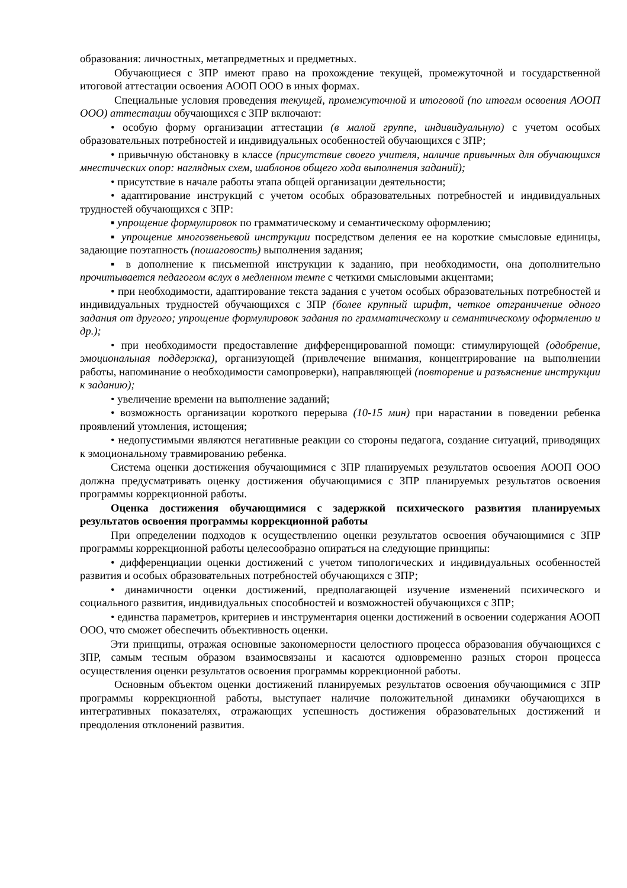образования: личностных, метапредметных и предметных.
Обучающиеся с ЗПР имеют право на прохождение текущей, промежуточной и государственной итоговой аттестации освоения АООП ООО в иных формах.
Специальные условия проведения текущей, промежуточной и итоговой (по итогам освоения АООП ООО) аттестации обучающихся с ЗПР включают:
• особую форму организации аттестации (в малой группе, индивидуальную) с учетом особых образовательных потребностей и индивидуальных особенностей обучающихся с ЗПР;
• привычную обстановку в классе (присутствие своего учителя, наличие привычных для обучающихся мнестических опор: наглядных схем, шаблонов общего хода выполнения заданий);
• присутствие в начале работы этапа общей организации деятельности;
• адаптирование инструкций с учетом особых образовательных потребностей и индивидуальных трудностей обучающихся с ЗПР:
▪ упрощение формулировок по грамматическому и семантическому оформлению;
▪ упрощение многозвеньевой инструкции посредством деления ее на короткие смысловые единицы, задающие поэтапность (пошаговость) выполнения задания;
▪ в дополнение к письменной инструкции к заданию, при необходимости, она дополнительно прочитывается педагогом вслух в медленном темпе с четкими смысловыми акцентами;
• при необходимости, адаптирование текста задания с учетом особых образовательных потребностей и индивидуальных трудностей обучающихся с ЗПР (более крупный шрифт, четкое отграничение одного задания от другого; упрощение формулировок задания по грамматическому и семантическому оформлению и др.);
• при необходимости предоставление дифференцированной помощи: стимулирующей (одобрение, эмоциональная поддержка), организующей (привлечение внимания, концентрирование на выполнении работы, напоминание о необходимости самопроверки), направляющей (повторение и разъяснение инструкции к заданию);
• увеличение времени на выполнение заданий;
• возможность организации короткого перерыва (10-15 мин) при нарастании в поведении ребенка проявлений утомления, истощения;
• недопустимыми являются негативные реакции со стороны педагога, создание ситуаций, приводящих к эмоциональному травмированию ребенка.
Система оценки достижения обучающимися с ЗПР планируемых результатов освоения АООП ООО должна предусматривать оценку достижения обучающимися с ЗПР планируемых результатов освоения программы коррекционной работы.
Оценка достижения обучающимися с задержкой психического развития планируемых результатов освоения программы коррекционной работы
При определении подходов к осуществлению оценки результатов освоения обучающимися с ЗПР программы коррекционной работы целесообразно опираться на следующие принципы:
• дифференциации оценки достижений с учетом типологических и индивидуальных особенностей развития и особых образовательных потребностей обучающихся с ЗПР;
• динамичности оценки достижений, предполагающей изучение изменений психического и социального развития, индивидуальных способностей и возможностей обучающихся с ЗПР;
• единства параметров, критериев и инструментария оценки достижений в освоении содержания АООП ООО, что сможет обеспечить объективность оценки.
Эти принципы, отражая основные закономерности целостного процесса образования обучающихся с ЗПР, самым тесным образом взаимосвязаны и касаются одновременно разных сторон процесса осуществления оценки результатов освоения программы коррекционной работы.
Основным объектом оценки достижений планируемых результатов освоения обучающимися с ЗПР программы коррекционной работы, выступает наличие положительной динамики обучающихся в интегративных показателях, отражающих успешность достижения образовательных достижений и преодоления отклонений развития.